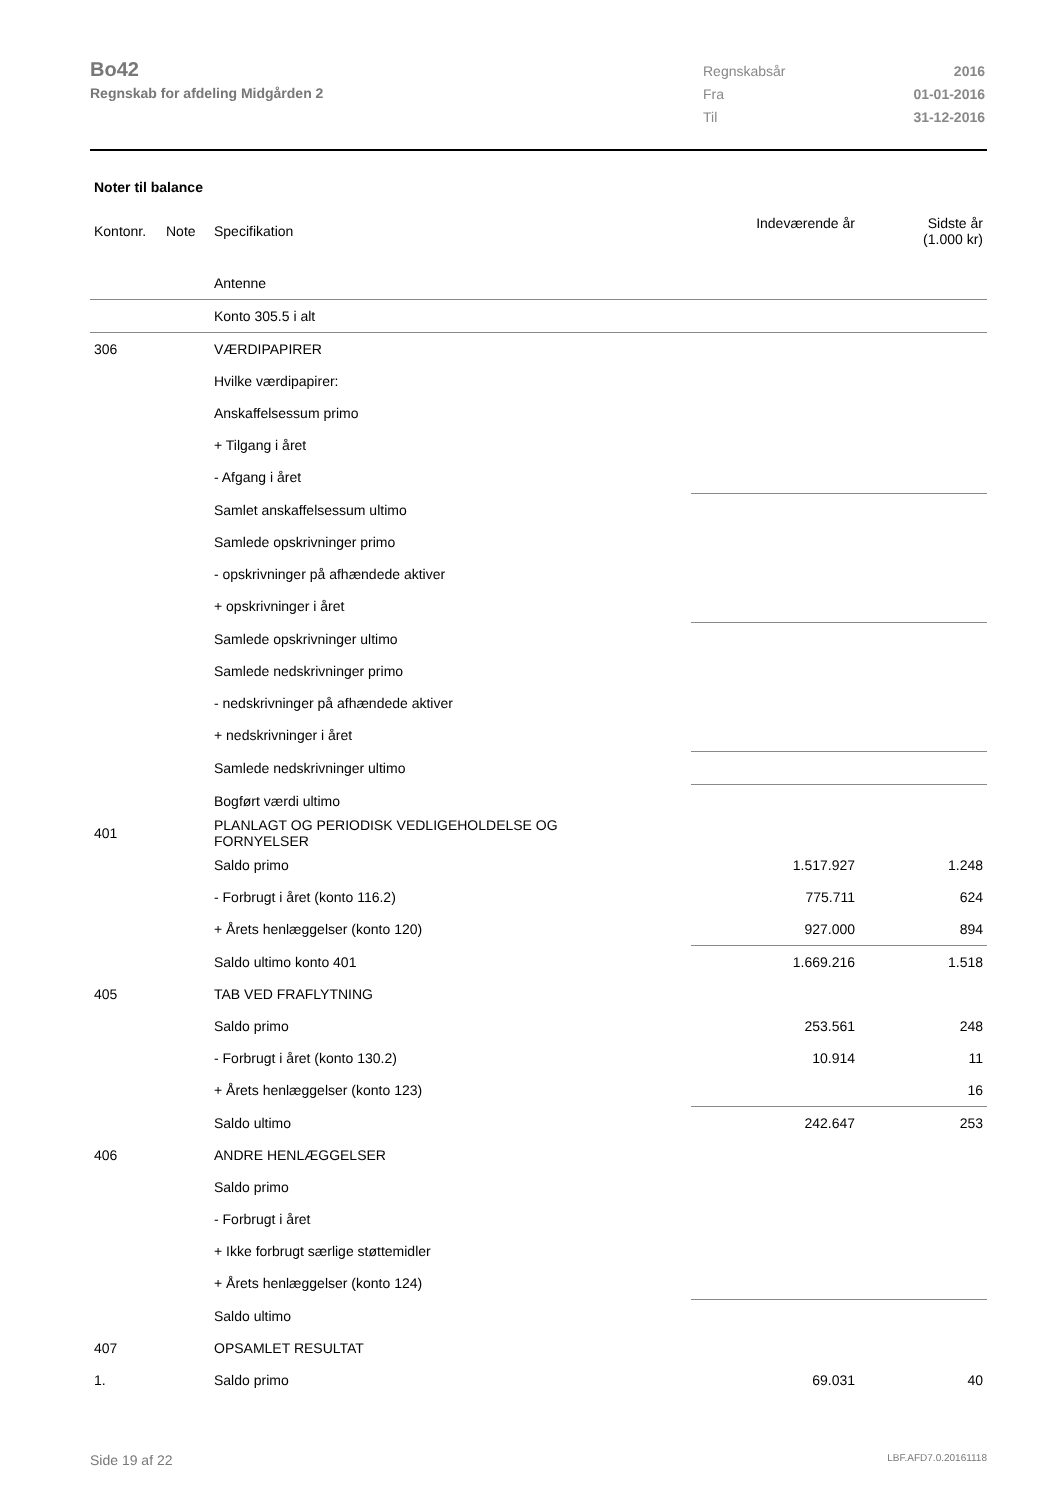Bo42
Regnskab for afdeling Midgården 2
| Regnskabsår | 2016 |
| Fra | 01-01-2016 |
| Til | 31-12-2016 |
Noter til balance
| Kontonr. | Note | Specifikation | Indeværende år | Sidste år (1.000 kr) |
| --- | --- | --- | --- | --- |
| | | Antenne | | |
| | | Konto 305.5 i alt | | |
| 306 | | VÆRDIPAPIRER | | |
| | | Hvilke værdipapirer: | | |
| | | Anskaffelsessum primo | | |
| | | + Tilgang i året | | |
| | | - Afgang i året | | |
| | | Samlet anskaffelsessum ultimo | | |
| | | Samlede opskrivninger primo | | |
| | | - opskrivninger på afhændede aktiver | | |
| | | + opskrivninger i året | | |
| | | Samlede opskrivninger ultimo | | |
| | | Samlede nedskrivninger primo | | |
| | | - nedskrivninger på afhændede aktiver | | |
| | | + nedskrivninger i året | | |
| | | Samlede nedskrivninger ultimo | | |
| | | Bogført værdi ultimo | | |
| 401 | | PLANLAGT OG PERIODISK VEDLIGEHOLDELSE OG FORNYELSER | | |
| | | Saldo primo | 1.517.927 | 1.248 |
| | | - Forbrugt i året (konto 116.2) | 775.711 | 624 |
| | | + Årets henlæggelser (konto 120) | 927.000 | 894 |
| | | Saldo ultimo konto 401 | 1.669.216 | 1.518 |
| 405 | | TAB VED FRAFLYTNING | | |
| | | Saldo primo | 253.561 | 248 |
| | | - Forbrugt i året (konto 130.2) | 10.914 | 11 |
| | | + Årets henlæggelser (konto 123) | | 16 |
| | | Saldo ultimo | 242.647 | 253 |
| 406 | | ANDRE HENLÆGGELSER | | |
| | | Saldo primo | | |
| | | - Forbrugt i året | | |
| | | + Ikke forbrugt særlige støttemidler | | |
| | | + Årets henlæggelser (konto 124) | | |
| | | Saldo ultimo | | |
| 407 | | OPSAMLET RESULTAT | | |
| 1. | | Saldo primo | 69.031 | 40 |
Side 19 af 22 LBF.AFD7.0.20161118